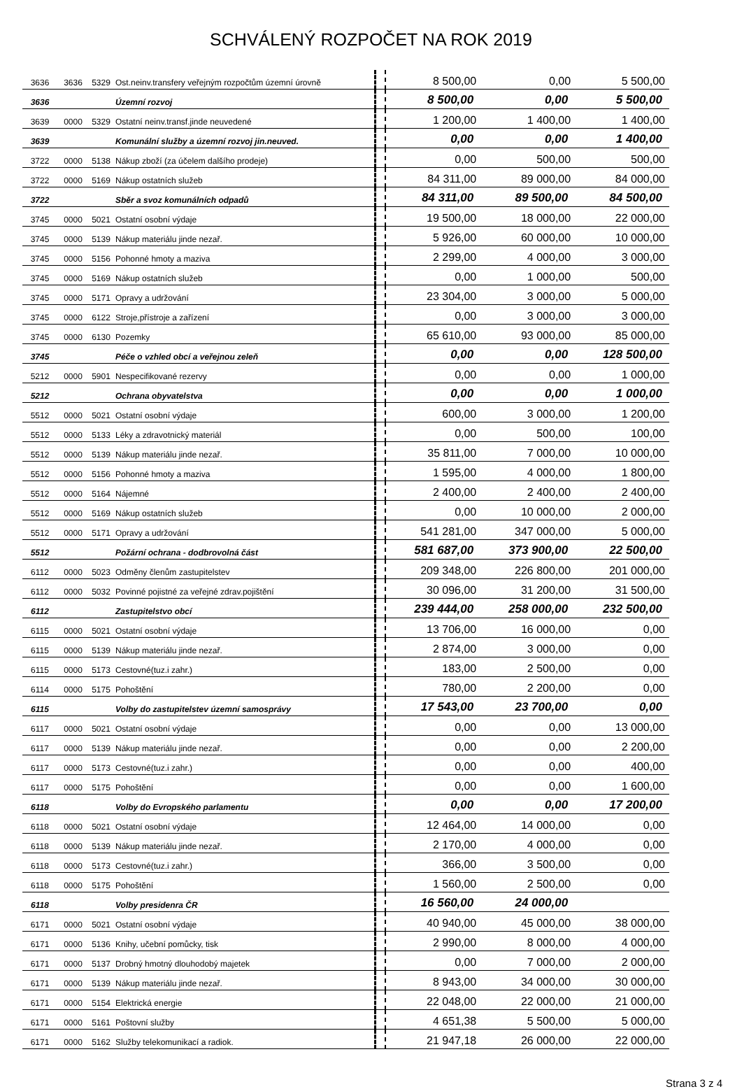SCHVÁLENÝ ROZPOČET NA ROK 2019
| 3636 | 3636 | 5329 | Ost.neinv.transfery veřejným rozpočtům územní úrovně | | 8 500,00 | 0,00 | 5 500,00 |
| 3636 | | | Územní rozvoj | | 8 500,00 | 0,00 | 5 500,00 |
| 3639 | 0000 | 5329 | Ostatní neinv.transf.jinde neuvedené | | 1 200,00 | 1 400,00 | 1 400,00 |
| 3639 | | | Komunální služby a územní rozvoj jin.neuved. | | 0,00 | 0,00 | 1 400,00 |
| 3722 | 0000 | 5138 | Nákup zboží (za účelem dalšího prodeje) | | 0,00 | 500,00 | 500,00 |
| 3722 | 0000 | 5169 | Nákup ostatních služeb | | 84 311,00 | 89 000,00 | 84 000,00 |
| 3722 | | | Sběr a svoz komunálních odpadů | | 84 311,00 | 89 500,00 | 84 500,00 |
| 3745 | 0000 | 5021 | Ostatní osobní výdaje | | 19 500,00 | 18 000,00 | 22 000,00 |
| 3745 | 0000 | 5139 | Nákup materiálu jinde nezař. | | 5 926,00 | 60 000,00 | 10 000,00 |
| 3745 | 0000 | 5156 | Pohonné hmoty a maziva | | 2 299,00 | 4 000,00 | 3 000,00 |
| 3745 | 0000 | 5169 | Nákup ostatních služeb | | 0,00 | 1 000,00 | 500,00 |
| 3745 | 0000 | 5171 | Opravy a udržování | | 23 304,00 | 3 000,00 | 5 000,00 |
| 3745 | 0000 | 6122 | Stroje,přístroje a zařízení | | 0,00 | 3 000,00 | 3 000,00 |
| 3745 | 0000 | 6130 | Pozemky | | 65 610,00 | 93 000,00 | 85 000,00 |
| 3745 | | | Péče o vzhled obcí a veřejnou zeleň | | 0,00 | 0,00 | 128 500,00 |
| 5212 | 0000 | 5901 | Nespecifikované rezervy | | 0,00 | 0,00 | 1 000,00 |
| 5212 | | | Ochrana obyvatelstva | | 0,00 | 0,00 | 1 000,00 |
| 5512 | 0000 | 5021 | Ostatní osobní výdaje | | 600,00 | 3 000,00 | 1 200,00 |
| 5512 | 0000 | 5133 | Léky a zdravotnický materiál | | 0,00 | 500,00 | 100,00 |
| 5512 | 0000 | 5139 | Nákup materiálu jinde nezař. | | 35 811,00 | 7 000,00 | 10 000,00 |
| 5512 | 0000 | 5156 | Pohonné hmoty a maziva | | 1 595,00 | 4 000,00 | 1 800,00 |
| 5512 | 0000 | 5164 | Nájemné | | 2 400,00 | 2 400,00 | 2 400,00 |
| 5512 | 0000 | 5169 | Nákup ostatních služeb | | 0,00 | 10 000,00 | 2 000,00 |
| 5512 | 0000 | 5171 | Opravy a udržování | | 541 281,00 | 347 000,00 | 5 000,00 |
| 5512 | | | Požární ochrana - dodbrovolná část | | 581 687,00 | 373 900,00 | 22 500,00 |
| 6112 | 0000 | 5023 | Odměny členům zastupitelstev | | 209 348,00 | 226 800,00 | 201 000,00 |
| 6112 | 0000 | 5032 | Povinné pojistné za veřejné zdrav.pojištění | | 30 096,00 | 31 200,00 | 31 500,00 |
| 6112 | | | Zastupitelstvo obcí | | 239 444,00 | 258 000,00 | 232 500,00 |
| 6115 | 0000 | 5021 | Ostatní osobní výdaje | | 13 706,00 | 16 000,00 | 0,00 |
| 6115 | 0000 | 5139 | Nákup materiálu jinde nezař. | | 2 874,00 | 3 000,00 | 0,00 |
| 6115 | 0000 | 5173 | Cestovné(tuz.i zahr.) | | 183,00 | 2 500,00 | 0,00 |
| 6114 | 0000 | 5175 | Pohoštění | | 780,00 | 2 200,00 | 0,00 |
| 6115 | | | Volby do zastupitelstev územní samosprávy | | 17 543,00 | 23 700,00 | 0,00 |
| 6117 | 0000 | 5021 | Ostatní osobní výdaje | | 0,00 | 0,00 | 13 000,00 |
| 6117 | 0000 | 5139 | Nákup materiálu jinde nezař. | | 0,00 | 0,00 | 2 200,00 |
| 6117 | 0000 | 5173 | Cestovné(tuz.i zahr.) | | 0,00 | 0,00 | 400,00 |
| 6117 | 0000 | 5175 | Pohoštění | | 0,00 | 0,00 | 1 600,00 |
| 6118 | | | Volby do Evropského parlamentu | | 0,00 | 0,00 | 17 200,00 |
| 6118 | 0000 | 5021 | Ostatní osobní výdaje | | 12 464,00 | 14 000,00 | 0,00 |
| 6118 | 0000 | 5139 | Nákup materiálu jinde nezař. | | 2 170,00 | 4 000,00 | 0,00 |
| 6118 | 0000 | 5173 | Cestovné(tuz.i zahr.) | | 366,00 | 3 500,00 | 0,00 |
| 6118 | 0000 | 5175 | Pohoštění | | 1 560,00 | 2 500,00 | 0,00 |
| 6118 | | | Volby presidenra ČR | | 16 560,00 | 24 000,00 | |
| 6171 | 0000 | 5021 | Ostatní osobní výdaje | | 40 940,00 | 45 000,00 | 38 000,00 |
| 6171 | 0000 | 5136 | Knihy, učební pomůcky, tisk | | 2 990,00 | 8 000,00 | 4 000,00 |
| 6171 | 0000 | 5137 | Drobný hmotný dlouhodobý majetek | | 0,00 | 7 000,00 | 2 000,00 |
| 6171 | 0000 | 5139 | Nákup materiálu jinde nezař. | | 8 943,00 | 34 000,00 | 30 000,00 |
| 6171 | 0000 | 5154 | Elektrická energie | | 22 048,00 | 22 000,00 | 21 000,00 |
| 6171 | 0000 | 5161 | Poštovní služby | | 4 651,38 | 5 500,00 | 5 000,00 |
| 6171 | 0000 | 5162 | Služby telekomunikací a radiok. | | 21 947,18 | 26 000,00 | 22 000,00 |
Strana 3 z 4